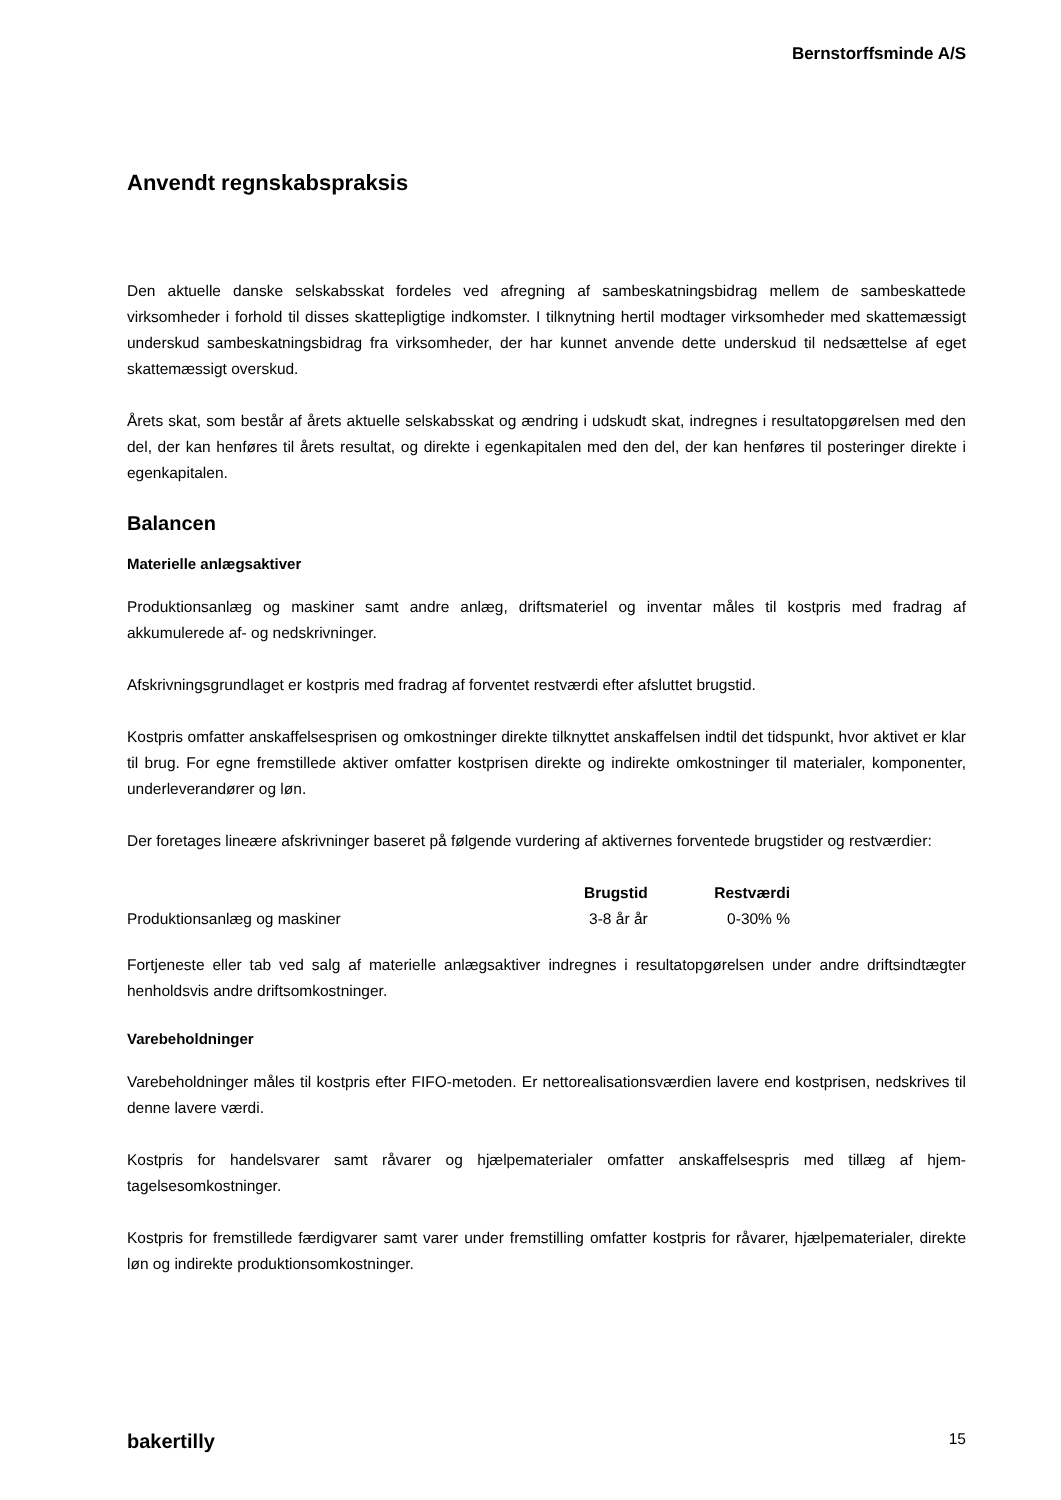Bernstorffsminde A/S
Anvendt regnskabspraksis
Den aktuelle danske selskabsskat fordeles ved afregning af sambeskatningsbidrag mellem de sambe­skattede virksomheder i forhold til disses skattepligtige indkomster. I tilknytning hertil modtager virksom­heder med skattemæssigt underskud sambeskatningsbidrag fra virksomheder, der har kunnet anvende dette underskud til nedsættelse af eget skattemæssigt overskud.
Årets skat, som består af årets aktuelle selskabsskat og ændring i udskudt skat, indregnes i resultatopgø­relsen med den del, der kan henføres til årets resultat, og direkte i egenkapitalen med den del, der kan henføres til posteringer direkte i egenkapitalen.
Balancen
Materielle anlægsaktiver
Produktionsanlæg og maskiner samt andre anlæg, driftsmateriel og inventar måles til kostpris med fra­drag af akkumulerede af- og nedskrivninger.
Afskrivningsgrundlaget er kostpris med fradrag af forventet restværdi efter afsluttet brugstid.
Kostpris omfatter anskaffelsesprisen og omkostninger direkte tilknyttet anskaffelsen indtil det tidspunkt, hvor aktivet er klar til brug. For egne fremstillede aktiver omfatter kostprisen direkte og indirekte omkost­ninger til materialer, komponenter, underleverandører og løn.
Der foretages lineære afskrivninger baseret på følgende vurdering af aktivernes forventede brugstider og restværdier:
| | Brugstid | Restværdi |
| --- | --- | --- |
| Produktionsanlæg og maskiner | 3-8 år år | 0-30% % |
Fortjeneste eller tab ved salg af materielle anlægsaktiver indregnes i resultatopgørelsen under andre driftsindtægter henholdsvis andre driftsomkostninger.
Varebeholdninger
Varebeholdninger måles til kostpris efter FIFO-metoden. Er nettorealisationsværdien lavere end kostpri­sen, nedskrives til denne lavere værdi.
Kostpris for handelsvarer samt råvarer og hjælpematerialer omfatter anskaffelsespris med tillæg af hjem­tagelsesomkostninger.
Kostpris for fremstillede færdigvarer samt varer under fremstilling omfatter kostpris for råvarer, hjælpema­terialer, direkte løn og indirekte produktionsomkostninger.
bakertilly 15